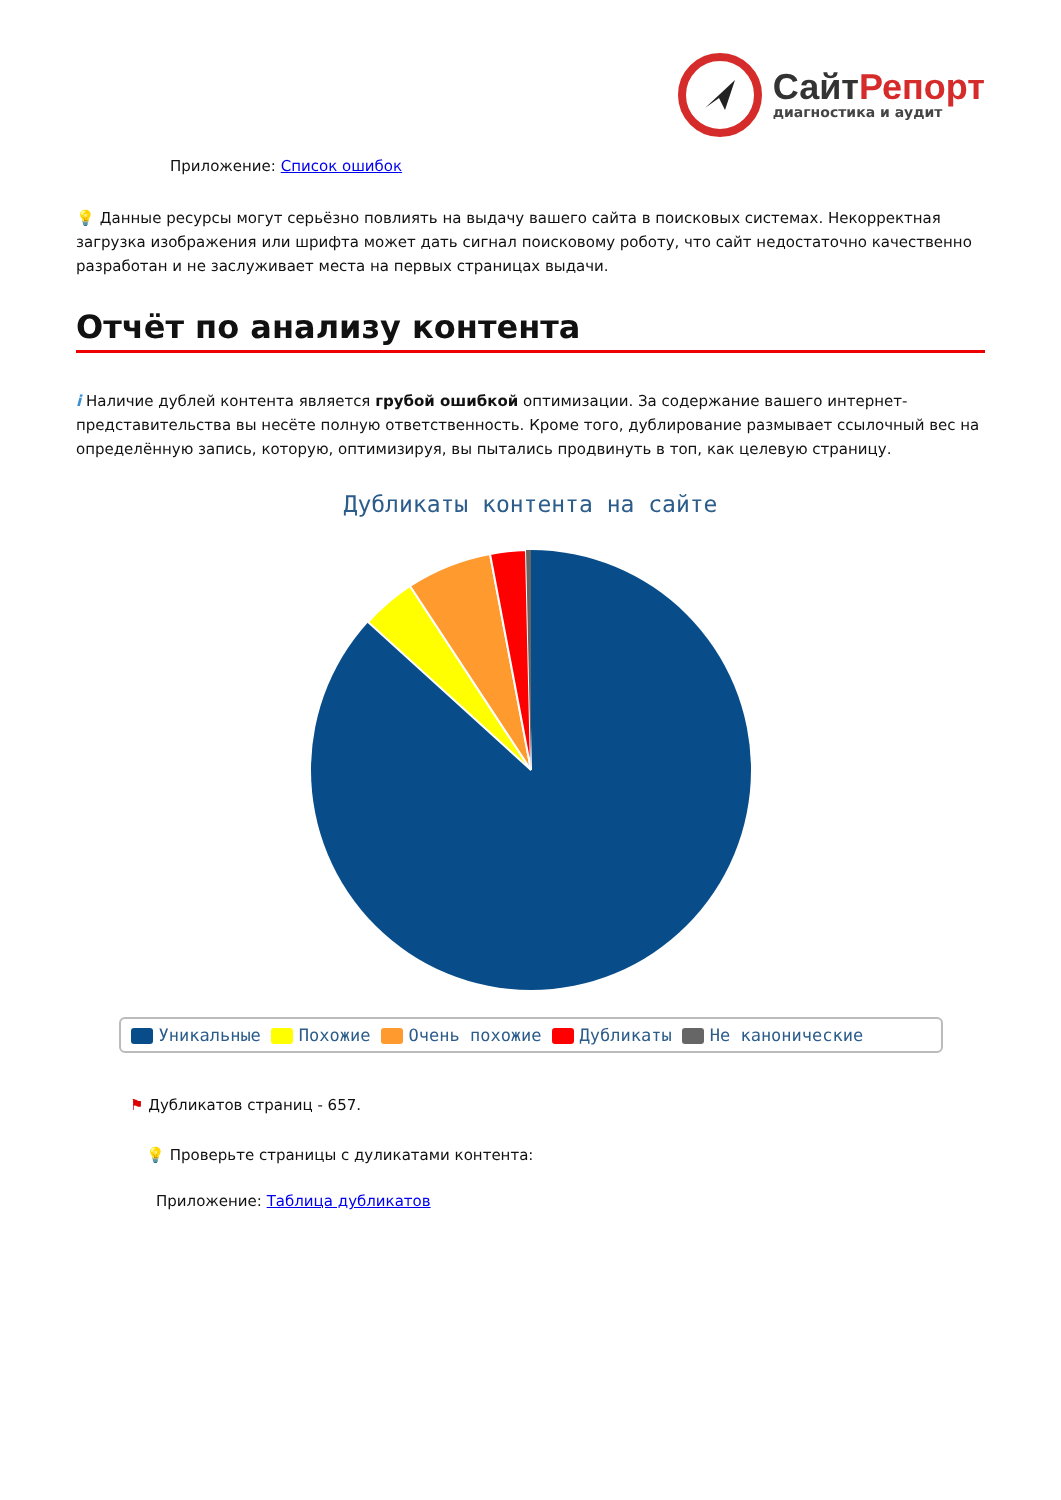СайтРепорт
диагностика и аудит
Приложение: Список ошибок
💡 Данные ресурсы могут серьёзно повлиять на выдачу вашего сайта в поисковых системах. Некорректная загрузка изображения или шрифта может дать сигнал поисковому роботу, что сайт недостаточно качественно разработан и не заслуживает места на первых страницах выдачи.
Отчёт по анализу контента
i Наличие дублей контента является грубой ошибкой оптимизации. За содержание вашего интернет-представительства вы несёте полную ответственность. Кроме того, дублирование размывает ссылочный вес на определённую запись, которую, оптимизируя, вы пытались продвинуть в топ, как целевую страницу.
Дубликаты контента на сайте
Уникальные Похожие Очень похожие Дубликаты Не канонические
⚑ Дубликатов страниц - 657.
💡 Проверьте страницы с дуликатами контента:
Приложение: Таблица дубликатов